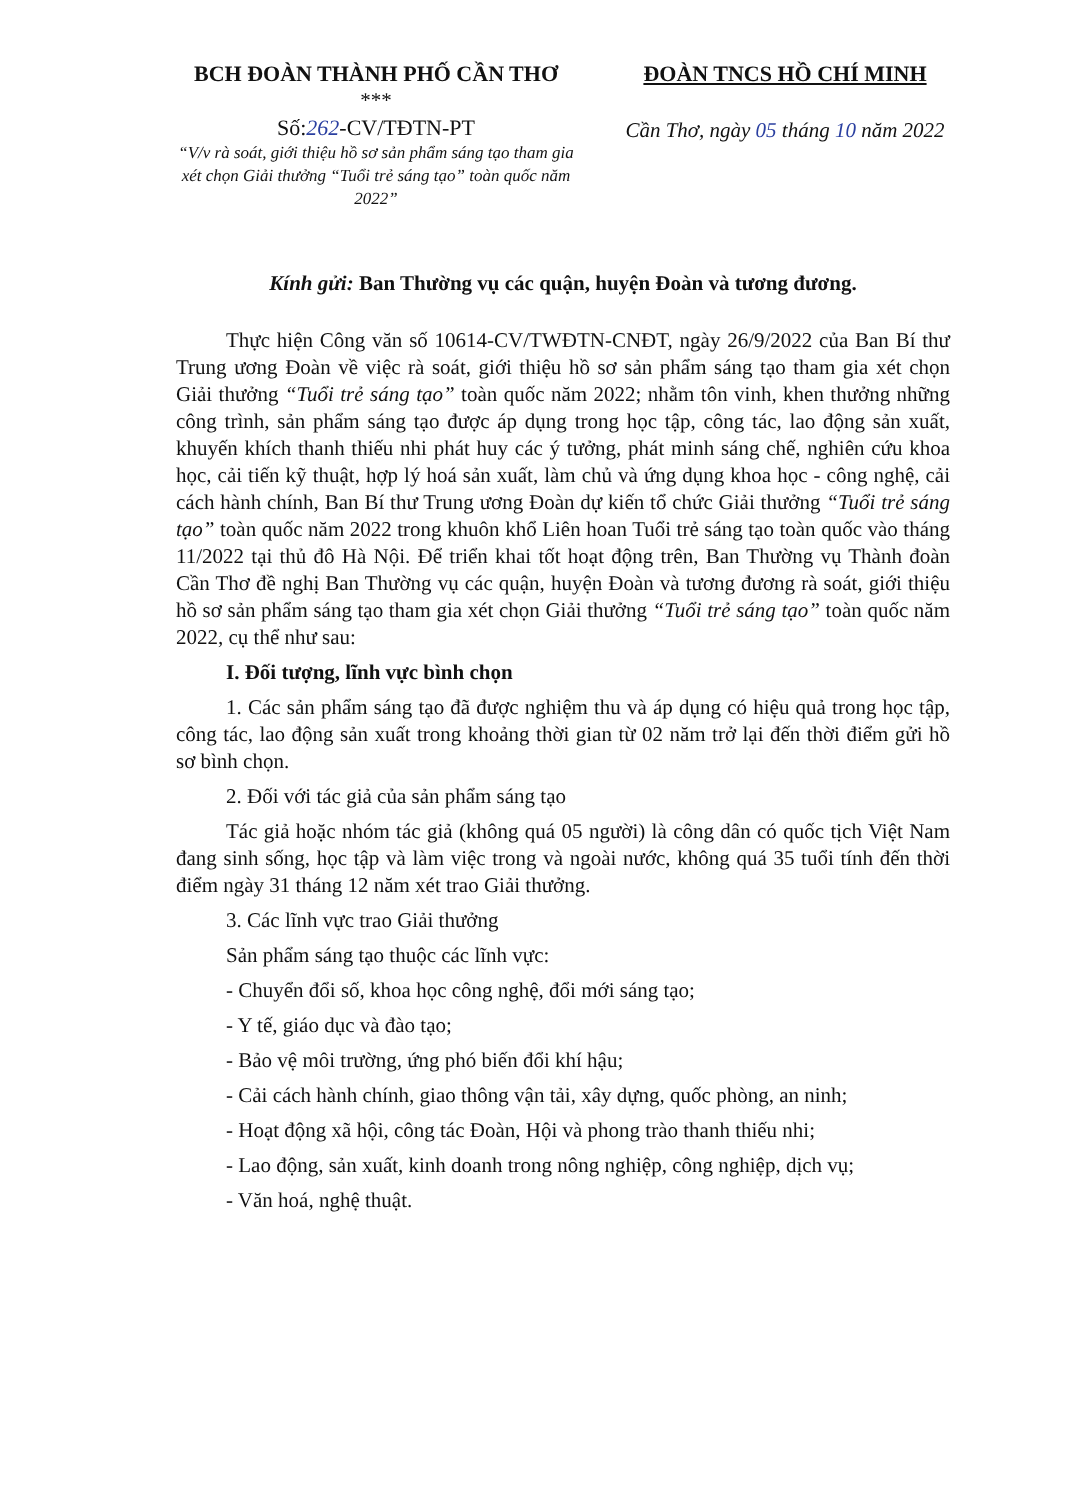BCH ĐOÀN THÀNH PHỐ CẦN THƠ
***
Số:262-CV/TĐTN-PT
“V/v rà soát, giới thiệu hồ sơ sản phẩm sáng tạo tham gia xét chọn Giải thưởng “Tuổi trẻ sáng tạo” toàn quốc năm 2022”
ĐOÀN TNCS HỒ CHÍ MINH
Cần Thơ, ngày 05 tháng 10 năm 2022
Kính gửi: Ban Thường vụ các quận, huyện Đoàn và tương đương.
Thực hiện Công văn số 10614-CV/TWĐTN-CNĐT, ngày 26/9/2022 của Ban Bí thư Trung ương Đoàn về việc rà soát, giới thiệu hồ sơ sản phẩm sáng tạo tham gia xét chọn Giải thưởng “Tuổi trẻ sáng tạo” toàn quốc năm 2022; nhằm tôn vinh, khen thưởng những công trình, sản phẩm sáng tạo được áp dụng trong học tập, công tác, lao động sản xuất, khuyến khích thanh thiếu nhi phát huy các ý tưởng, phát minh sáng chế, nghiên cứu khoa học, cải tiến kỹ thuật, hợp lý hoá sản xuất, làm chủ và ứng dụng khoa học - công nghệ, cải cách hành chính, Ban Bí thư Trung ương Đoàn dự kiến tổ chức Giải thưởng “Tuổi trẻ sáng tạo” toàn quốc năm 2022 trong khuôn khổ Liên hoan Tuổi trẻ sáng tạo toàn quốc vào tháng 11/2022 tại thủ đô Hà Nội. Để triển khai tốt hoạt động trên, Ban Thường vụ Thành đoàn Cần Thơ đề nghị Ban Thường vụ các quận, huyện Đoàn và tương đương rà soát, giới thiệu hồ sơ sản phẩm sáng tạo tham gia xét chọn Giải thưởng “Tuổi trẻ sáng tạo” toàn quốc năm 2022, cụ thể như sau:
I. Đối tượng, lĩnh vực bình chọn
1. Các sản phẩm sáng tạo đã được nghiệm thu và áp dụng có hiệu quả trong học tập, công tác, lao động sản xuất trong khoảng thời gian từ 02 năm trở lại đến thời điểm gửi hồ sơ bình chọn.
2. Đối với tác giả của sản phẩm sáng tạo
Tác giả hoặc nhóm tác giả (không quá 05 người) là công dân có quốc tịch Việt Nam đang sinh sống, học tập và làm việc trong và ngoài nước, không quá 35 tuổi tính đến thời điểm ngày 31 tháng 12 năm xét trao Giải thưởng.
3. Các lĩnh vực trao Giải thưởng
Sản phẩm sáng tạo thuộc các lĩnh vực:
- Chuyển đổi số, khoa học công nghệ, đổi mới sáng tạo;
- Y tế, giáo dục và đào tạo;
- Bảo vệ môi trường, ứng phó biến đổi khí hậu;
- Cải cách hành chính, giao thông vận tải, xây dựng, quốc phòng, an ninh;
- Hoạt động xã hội, công tác Đoàn, Hội và phong trào thanh thiếu nhi;
- Lao động, sản xuất, kinh doanh trong nông nghiệp, công nghiệp, dịch vụ;
- Văn hoá, nghệ thuật.